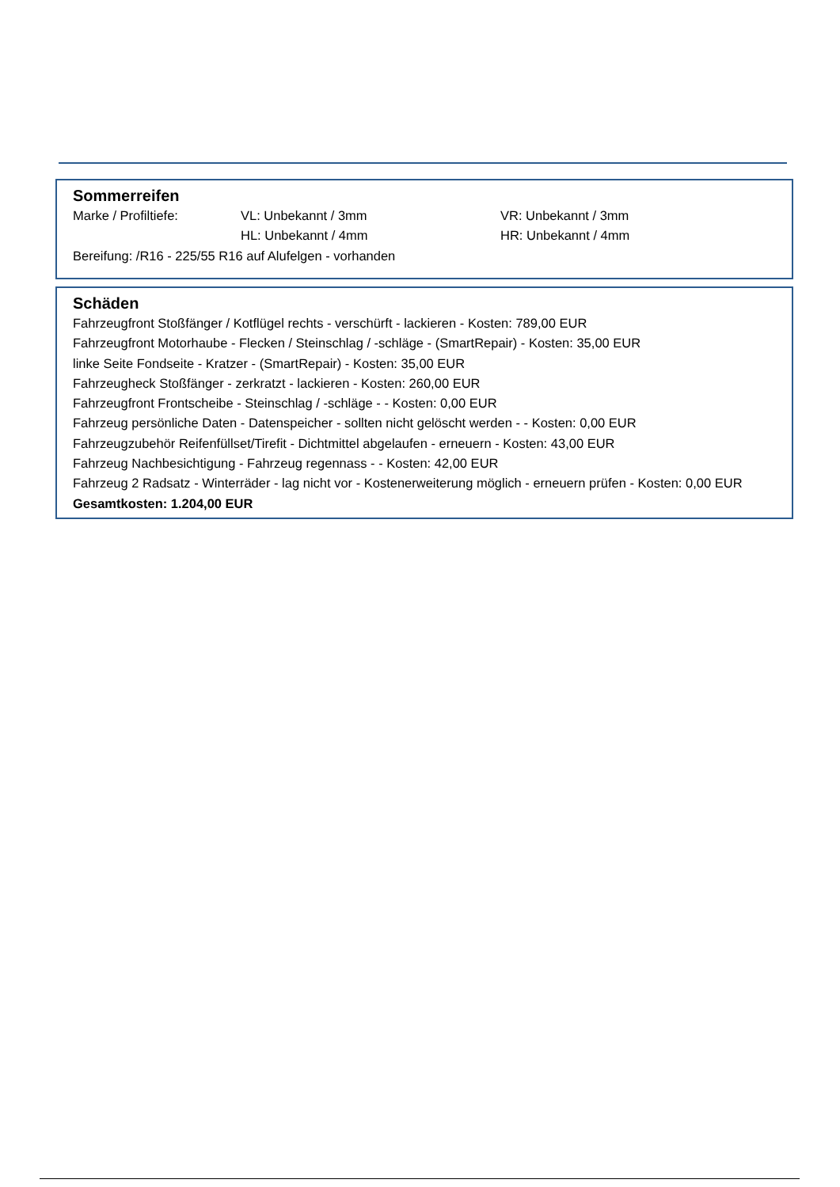Sommerreifen
Marke / Profiltiefe: VL: Unbekannt / 3mm VR: Unbekannt / 3mm
HL: Unbekannt / 4mm HR: Unbekannt / 4mm
Bereifung: /R16 - 225/55 R16 auf Alufelgen - vorhanden
Schäden
Fahrzeugfront Stoßfänger / Kotflügel rechts - verschürft - lackieren - Kosten: 789,00 EUR
Fahrzeugfront Motorhaube - Flecken / Steinschlag / -schläge - (SmartRepair) - Kosten: 35,00 EUR
linke Seite Fondseite - Kratzer - (SmartRepair) - Kosten: 35,00 EUR
Fahrzeugheck Stoßfänger - zerkratzt - lackieren - Kosten: 260,00 EUR
Fahrzeugfront Frontscheibe - Steinschlag / -schläge - - Kosten: 0,00 EUR
Fahrzeug persönliche Daten - Datenspeicher - sollten nicht gelöscht werden - - Kosten: 0,00 EUR
Fahrzeugzubehör Reifenfüllset/Tirefit - Dichtmittel abgelaufen - erneuern - Kosten: 43,00 EUR
Fahrzeug Nachbesichtigung - Fahrzeug regennass - - Kosten: 42,00 EUR
Fahrzeug 2 Radsatz - Winterräder - lag nicht vor - Kostenerweiterung möglich - erneuern prüfen - Kosten: 0,00 EUR
Gesamtkosten: 1.204,00 EUR